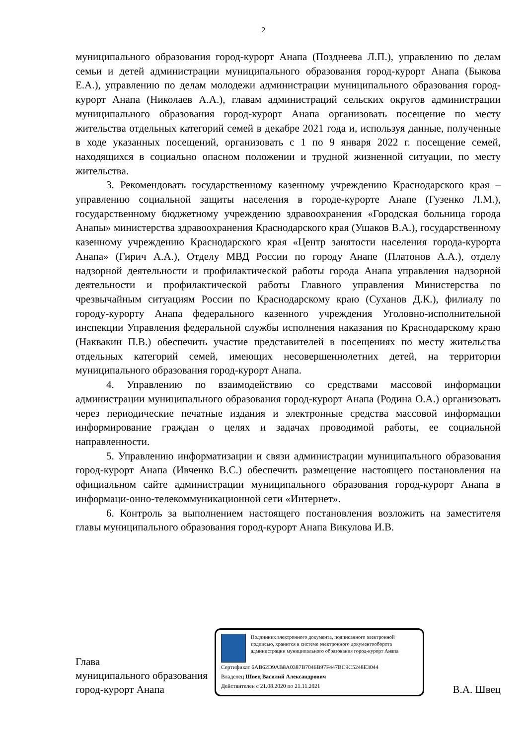2
муниципального образования город-курорт Анапа (Позднеева Л.П.), управлению по делам семьи и детей администрации муниципального образования город-курорт Анапа (Быкова Е.А.), управлению по делам молодежи администрации муниципального образования город-курорт Анапа (Николаев А.А.), главам администраций сельских округов администрации муниципального образования город-курорт Анапа организовать посещение по месту жительства отдельных категорий семей в декабре 2021 года и, используя данные, полученные в ходе указанных посещений, организовать с 1 по 9 января 2022 г. посещение семей, находящихся в социально опасном положении и трудной жизненной ситуации, по месту жительства.
3. Рекомендовать государственному казенному учреждению Краснодарского края – управлению социальной защиты населения в городе-курорте Анапе (Гузенко Л.М.), государственному бюджетному учреждению здравоохранения «Городская больница города Анапы» министерства здравоохранения Краснодарского края (Ушаков В.А.), государственному казенному учреждению Краснодарского края «Центр занятости населения города-курорта Анапа» (Гирич А.А.), Отделу МВД России по городу Анапе (Платонов А.А.), отделу надзорной деятельности и профилактической работы города Анапа управления надзорной деятельности и профилактической работы Главного управления Министерства по чрезвычайным ситуациям России по Краснодарскому краю (Суханов Д.К.), филиалу по городу-курорту Анапа федерального казенного учреждения Уголовно-исполнительной инспекции Управления федеральной службы исполнения наказания по Краснодарскому краю (Наквакин П.В.) обеспечить участие представителей в посещениях по месту жительства отдельных категорий семей, имеющих несовершеннолетних детей, на территории муниципального образования город-курорт Анапа.
4. Управлению по взаимодействию со средствами массовой информации администрации муниципального образования город-курорт Анапа (Родина О.А.) организовать через периодические печатные издания и электронные средства массовой информации информирование граждан о целях и задачах проводимой работы, ее социальной направленности.
5. Управлению информатизации и связи администрации муниципального образования город-курорт Анапа (Ивченко В.С.) обеспечить размещение настоящего постановления на официальном сайте администрации муниципального образования город-курорт Анапа в информаци-онно-телекоммуникационной сети «Интернет».
6. Контроль за выполнением настоящего постановления возложить на заместителя главы муниципального образования город-курорт Анапа Викулова И.В.
Глава
муниципального образования
город-курорт Анапа
Подлинник электронного документа, подписанного электронной подписью, хранится в системе электронного документооборота администрации муниципального образования город-курорт Анапа
Сертификат 6AB62D9AB8A0387B7046B97F447BC9C5248E3044
Владелец Швец Василий Александрович
Действителен с 21.08.2020 по 21.11.2021
В.А. Швец